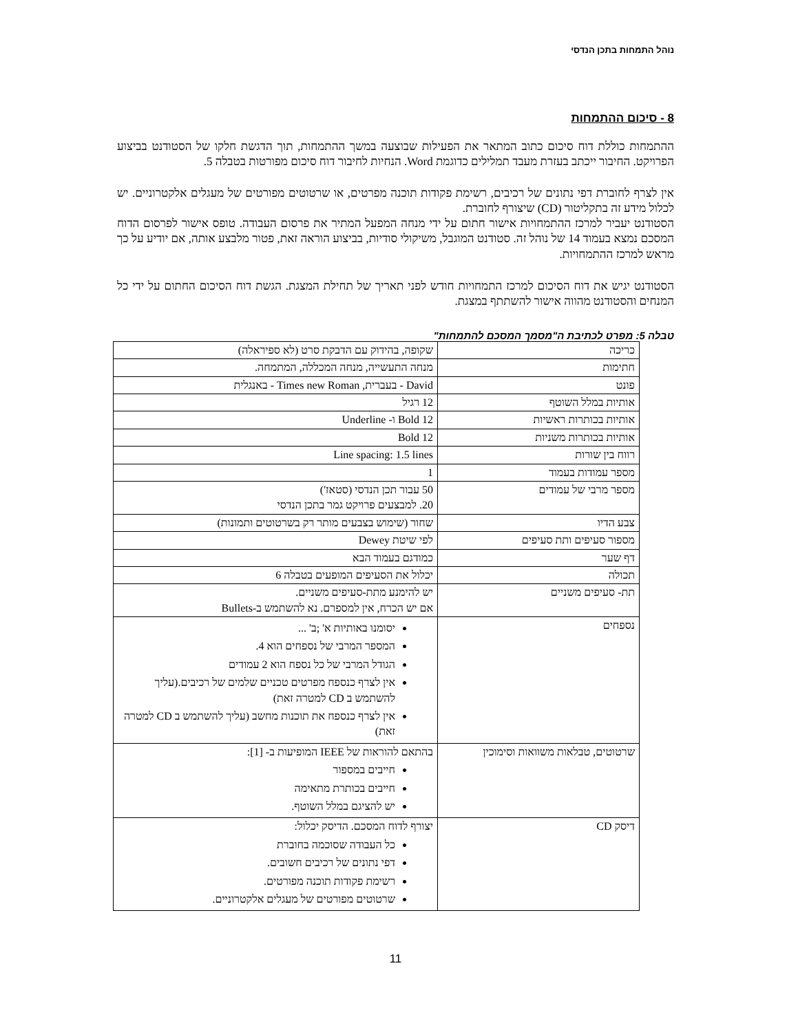נוהל התמחות בתכן הנדסי
8 - סיכום ההתמחות
ההתמחות כוללת דוח סיכום כתוב המתאר את הפעילות שבוצעה במשך ההתמחות, תוך הדגשת חלקו של הסטודנט בביצוע הפרויקט. החיבור ייכתב בעזרת מעבד תמלילים כדוגמת Word. הנחיות לחיבור דוח סיכום מפורטות בטבלה 5.
אין לצרף לחוברת דפי נתונים של רכיבים, רשימת פקודות תוכנה מפרטים, או שרטוטים מפורטים של מעגלים אלקטרוניים. יש לכלול מידע זה בתקליטור (CD) שיצורף לחוברת.
הסטודנט יעביר למרכז ההתמחויות אישור חתום על ידי מנחה המפעל המתיר את פרסום העבודה. טופס אישור לפרסום הדוח המסכם נמצא בעמוד 14 של נוהל זה. סטודנט המוגבל, משיקולי סודיות, בביצוע הוראה זאת, פטור מלבצע אותה, אם יודיע על כך מראש למרכז ההתמחויות.
הסטודנט יגיש את דוח הסיכום למרכז התמחויות חודש לפני תאריך של תחילת המצגת. הגשת דוח הסיכום החתום על ידי כל המנחים והסטודנט מהווה אישור להשתתף במצגת.
טבלה 5: מפרט לכתיבת ה"מסמך המסכם להתמחות"
| כריכה | שקופה, בהידוק עם הדבקת סרט (לא ספיראלה) |
| חתימות | מנחה התעשייה, מנחה המכללה, המתמחה. |
| פונט | David - בעברית, Times new Roman - באנגלית |
| אותיות במלל השוטף | 12 רגיל |
| אותיות בכותרות ראשיות | 12 Bold ו- Underline |
| אותיות בכותרות משניות | 12 Bold |
| רווח בין שורות | Line spacing: 1.5 lines |
| מספר עמודות בעמוד | 1 |
| מספר מרבי של עמודים | 50 עבור תכן הנדסי (סטאז') 20. למבצעים פרויקט גמר בתכן הנדסי |
| צבע הדיו | שחור (שימוש בצבעים מותר רק בשרטוטים ותמונות) |
| מספור סעיפים ותת סעיפים | לפי שיטת Dewey |
| דף שער | כמודגם בעמוד הבא |
| תכולה | יכלול את הסעיפים המופעים בטבלה 6 |
| תת- סעיפים משניים | יש להימנע מתת-סעיפים משניים. אם יש הכרח, אין למספרם. נא להשתמש ב-Bullets |
| נספחים | יסומנו באותיות א' ;ב' ... המספר המרבי של נספחים הוא 4. הגודל המרבי של כל נספח הוא 2 עמודים אין לצרף כנספח מפרטים טכניים שלמים של רכיבים.(עליך להשתמש ב CD למטרה זאת) אין לצרף כנספח את תוכנות מחשב (עליך להשתמש ב CD למטרה זאת) |
| שרטוטים, טבלאות משוואות וסימוכין | בהתאם להוראות של IEEE המופיעות ב- [1]: חייבים במספור חייבים בכותרת מתאימה יש להציגם במלל השוטף. |
| דיסק CD | יצורף לדוח המסכם. הדיסק יכלול: כל העבודה שסוכמה בחוברת דפי נתונים של רכיבים חשובים. רשימת פקודות תוכנה מפורטים. שרטוטים מפורטים של מעגלים אלקטרוניים. |
11